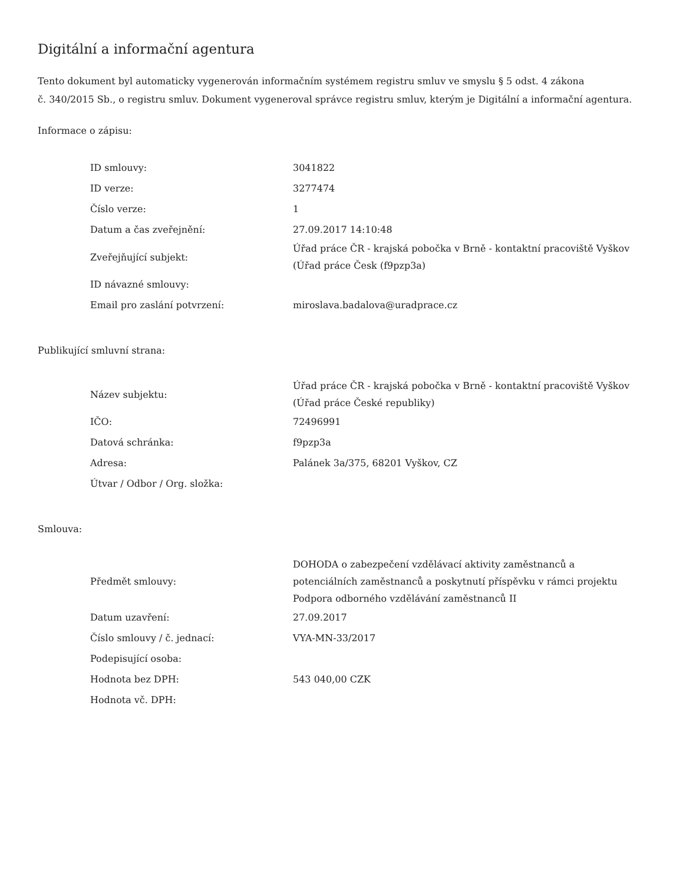Digitální a informační agentura
Tento dokument byl automaticky vygenerován informačním systémem registru smluv ve smyslu § 5 odst. 4 zákona
č. 340/2015 Sb., o registru smluv. Dokument vygeneroval správce registru smluv, kterým je Digitální a informační agentura.
Informace o zápisu:
| ID smlouvy: | 3041822 |
| ID verze: | 3277474 |
| Číslo verze: | 1 |
| Datum a čas zveřejnění: | 27.09.2017 14:10:48 |
| Zveřejňující subjekt: | Úřad práce ČR - krajská pobočka v Brně - kontaktní pracoviště Vyškov (Úřad práce Česk (f9pzp3a) |
| ID návazné smlouvy: | |
| Email pro zaslání potvrzení: | miroslava.badalova@uradprace.cz |
Publikující smluvní strana:
| Název subjektu: | Úřad práce ČR - krajská pobočka v Brně - kontaktní pracoviště Vyškov (Úřad práce České republiky) |
| IČO: | 72496991 |
| Datová schránka: | f9pzp3a |
| Adresa: | Palánek 3a/375, 68201 Vyškov, CZ |
| Útvar / Odbor / Org. složka: | |
Smlouva:
| Předmět smlouvy: | DOHODA o zabezpečení vzdělávací aktivity zaměstnanců a potenciálních zaměstnanců a poskytnutí příspěvku v rámci projektu Podpora odborného vzdělávání zaměstnanců II |
| Datum uzavření: | 27.09.2017 |
| Číslo smlouvy / č. jednací: | VYA-MN-33/2017 |
| Podepisující osoba: | |
| Hodnota bez DPH: | 543 040,00 CZK |
| Hodnota vč. DPH: | |